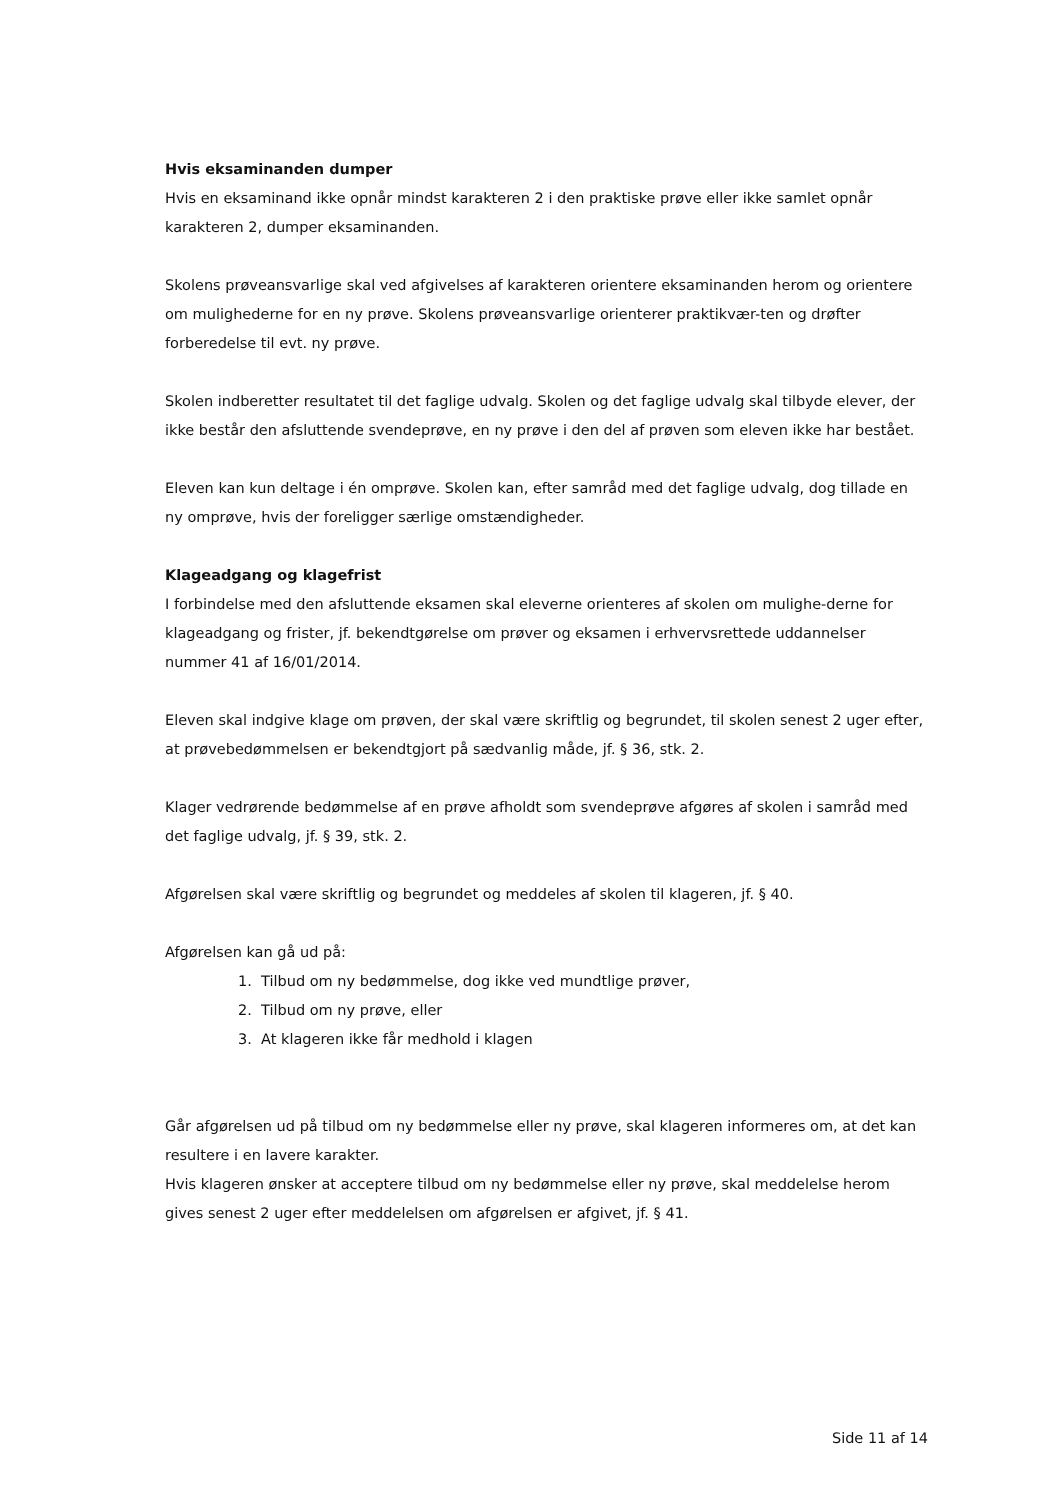Hvis eksaminanden dumper
Hvis en eksaminand ikke opnår mindst karakteren 2 i den praktiske prøve eller ikke samlet opnår karakteren 2, dumper eksaminanden.
Skolens prøveansvarlige skal ved afgivelses af karakteren orientere eksaminanden herom og orientere om mulighederne for en ny prøve. Skolens prøveansvarlige orienterer praktikvær-ten og drøfter forberedelse til evt. ny prøve.
Skolen indberetter resultatet til det faglige udvalg. Skolen og det faglige udvalg skal tilbyde elever, der ikke består den afsluttende svendeprøve, en ny prøve i den del af prøven som eleven ikke har bestået.
Eleven kan kun deltage i én omprøve. Skolen kan, efter samråd med det faglige udvalg, dog tillade en ny omprøve, hvis der foreligger særlige omstændigheder.
Klageadgang og klagefrist
I forbindelse med den afsluttende eksamen skal eleverne orienteres af skolen om mulighe-derne for klageadgang og frister, jf. bekendtgørelse om prøver og eksamen i erhvervsrettede uddannelser nummer 41 af 16/01/2014.
Eleven skal indgive klage om prøven, der skal være skriftlig og begrundet, til skolen senest 2 uger efter, at prøvebedømmelsen er bekendtgjort på sædvanlig måde, jf. § 36, stk. 2.
Klager vedrørende bedømmelse af en prøve afholdt som svendeprøve afgøres af skolen i samråd med det faglige udvalg, jf. § 39, stk. 2.
Afgørelsen skal være skriftlig og begrundet og meddeles af skolen til klageren, jf. § 40.
Afgørelsen kan gå ud på:
1. Tilbud om ny bedømmelse, dog ikke ved mundtlige prøver,
2. Tilbud om ny prøve, eller
3. At klageren ikke får medhold i klagen
Går afgørelsen ud på tilbud om ny bedømmelse eller ny prøve, skal klageren informeres om, at det kan resultere i en lavere karakter.
Hvis klageren ønsker at acceptere tilbud om ny bedømmelse eller ny prøve, skal meddelelse herom gives senest 2 uger efter meddelelsen om afgørelsen er afgivet, jf. § 41.
Side 11 af 14